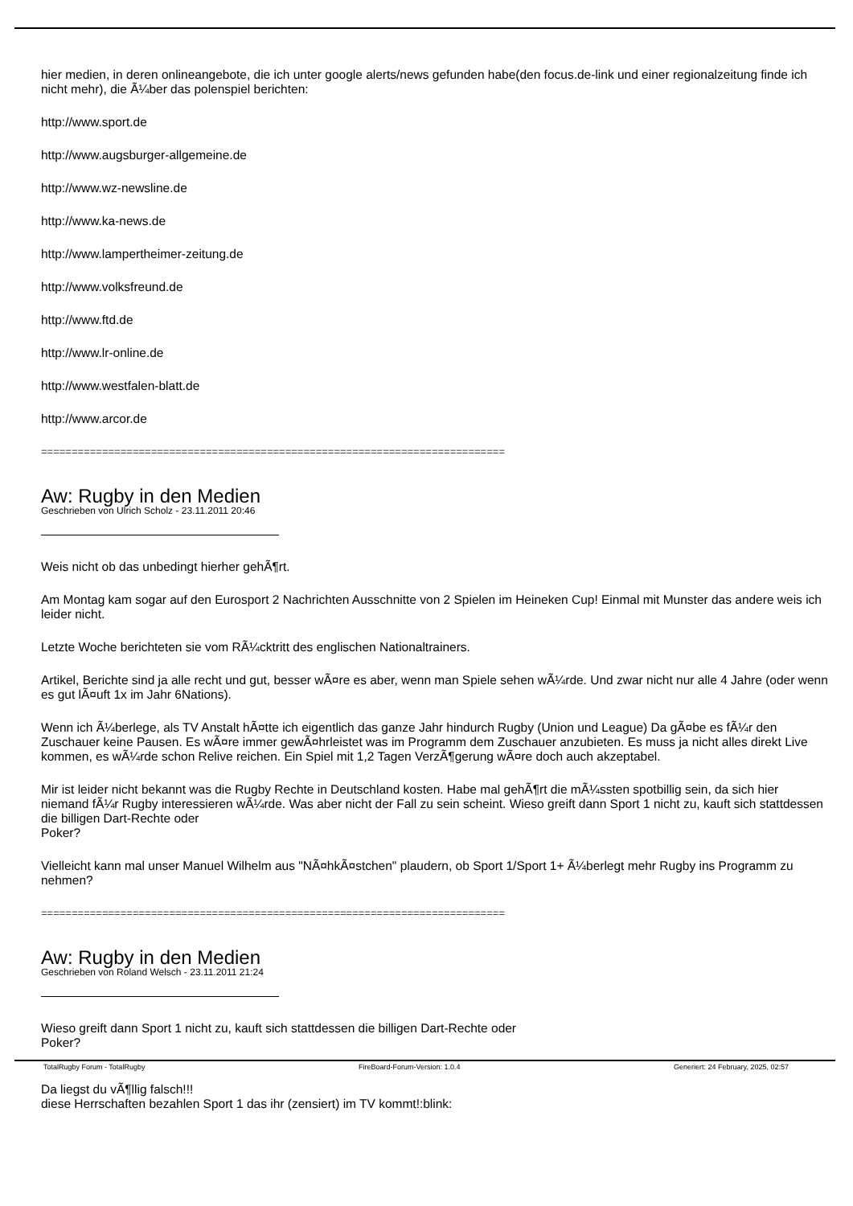hier medien, in deren onlineangebote, die ich unter google alerts/news gefunden habe(den focus.de-link und einer regionalzeitung finde ich nicht mehr), die Ã¼ber das polenspiel berichten:
http://www.sport.de
http://www.augsburger-allgemeine.de
http://www.wz-newsline.de
http://www.ka-news.de
http://www.lampertheimer-zeitung.de
http://www.volksfreund.de
http://www.ftd.de
http://www.lr-online.de
http://www.westfalen-blatt.de
http://www.arcor.de
============================================================================
Aw: Rugby in den Medien
Geschrieben von Ulrich Scholz - 23.11.2011 20:46
Weis nicht ob das unbedingt hierher gehÃ¶rt.
Am Montag kam sogar auf den Eurosport 2 Nachrichten Ausschnitte von 2 Spielen im Heineken Cup! Einmal mit Munster das andere weis ich leider nicht.
Letzte Woche berichteten sie vom RÃ¼cktritt des englischen Nationaltrainers.
Artikel, Berichte sind ja alle recht und gut, besser wÃ¤re es aber, wenn man Spiele sehen wÃ¼rde. Und zwar nicht nur alle 4 Jahre (oder wenn es gut lÃ¤uft 1x im Jahr 6Nations).
Wenn ich Ã¼berlege, als TV Anstalt hÃ¤tte ich eigentlich das ganze Jahr hindurch Rugby (Union und League) Da gÃ¤be es fÃ¼r den Zuschauer keine Pausen. Es wÃ¤re immer gewÃ¤hrleistet was im Programm dem Zuschauer anzubieten. Es muss ja nicht alles direkt Live kommen, es wÃ¼rde schon Relive reichen. Ein Spiel mit 1,2 Tagen VerzÃ¶gerung wÃ¤re doch auch akzeptabel.
Mir ist leider nicht bekannt was die Rugby Rechte in Deutschland kosten. Habe mal gehÃ¶rt die mÃ¼ssten spotbillig sein, da sich hier niemand fÃ¼r Rugby interessieren wÃ¼rde. Was aber nicht der Fall zu sein scheint. Wieso greift dann Sport 1 nicht zu, kauft sich stattdessen die billigen Dart-Rechte oder
Poker?
Vielleicht kann mal unser Manuel Wilhelm aus "NÃ¤hkÃ¤stchen" plaudern, ob Sport 1/Sport 1+ Ã¼berlegt mehr Rugby ins Programm zu nehmen?
============================================================================
Aw: Rugby in den Medien
Geschrieben von Roland Welsch - 23.11.2011 21:24
Wieso greift dann Sport 1 nicht zu, kauft sich stattdessen die billigen Dart-Rechte oder
Poker?
Da liegst du vÃ¶llig falsch!!!
diese Herrschaften bezahlen Sport 1 das ihr (zensiert) im TV kommt!:blink:
TotalRugby Forum - TotalRugby FireBoard-Forum-Version: 1.0.4 Generiert: 24 February, 2025, 02:57